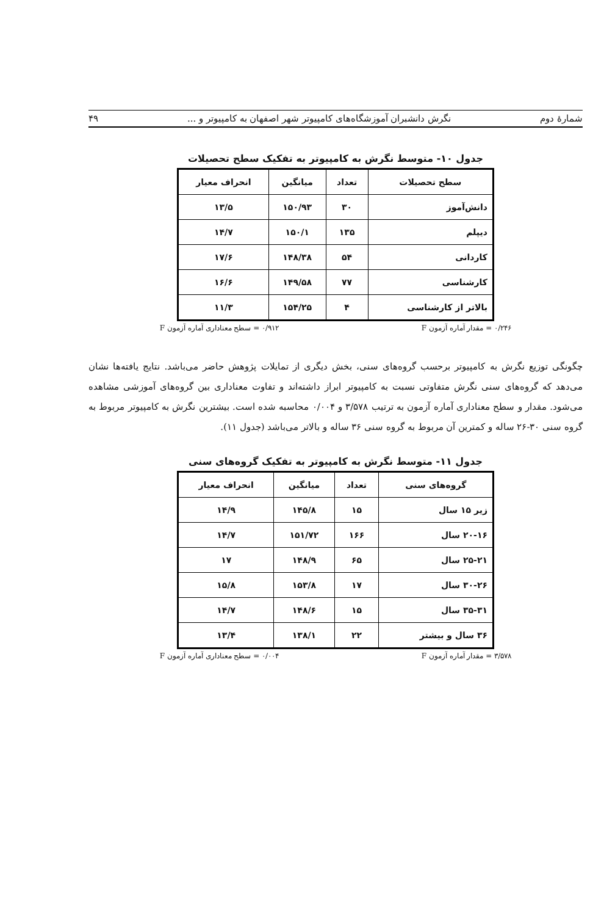شمارهٔ دوم نگرش دانشبران آموزشگاه‌های کامپیوتر شهر اصفهان به کامپیوتر و ... ۴۹
جدول ۱۰- متوسط نگرش به کامپیوتر به تفکیک سطح تحصیلات
| سطح تحصیلات | تعداد | میانگین | انحراف معیار |
| --- | --- | --- | --- |
| دانش‌آموز | ۳۰ | ۱۵۰/۹۳ | ۱۳/۵ |
| دیپلم | ۱۳۵ | ۱۵۰/۱ | ۱۴/۷ |
| کاردانی | ۵۴ | ۱۴۸/۳۸ | ۱۷/۶ |
| کارشناسی | ۷۷ | ۱۴۹/۵۸ | ۱۶/۶ |
| بالاتر از کارشناسی | ۴ | ۱۵۴/۲۵ | ۱۱/۳ |
۰/۲۴۶ = مقدار آماره آزمون F ۰/۹۱۲ = سطح معناداری آماره آزمون F
چگونگی توزیع نگرش به کامپیوتر برحسب گروه‌های سنی، بخش دیگری از تمایلات پژوهش حاضر می‌باشد. نتایج یافته‌ها نشان می‌دهد که گروه‌های سنی نگرش متفاوتی نسبت به کامپیوتر ابراز داشته‌اند و تفاوت معناداری بین گروه‌های آموزشی مشاهده می‌شود. مقدار و سطح معناداری آماره آزمون به ترتیب ۳/۵۷۸ و ۰/۰۰۴ محاسبه شده است. بیشترین نگرش به کامپیوتر مربوط به گروه سنی ۳۰-۲۶ ساله و کمترین آن مربوط به گروه سنی ۳۶ ساله و بالاتر می‌باشد (جدول ۱۱).
جدول ۱۱- متوسط نگرش به کامپیوتر به تفکیک گروه‌های سنی
| گروه‌های سنی | تعداد | میانگین | انحراف معیار |
| --- | --- | --- | --- |
| زیر ۱۵ سال | ۱۵ | ۱۴۵/۸ | ۱۴/۹ |
| ۲۰-۱۶ سال | ۱۶۶ | ۱۵۱/۷۲ | ۱۴/۷ |
| ۲۵-۲۱ سال | ۶۵ | ۱۴۸/۹ | ۱۷ |
| ۳۰-۲۶ سال | ۱۷ | ۱۵۳/۸ | ۱۵/۸ |
| ۳۵-۳۱ سال | ۱۵ | ۱۴۸/۶ | ۱۴/۷ |
| ۳۶ سال و بیشتر | ۲۲ | ۱۳۸/۱ | ۱۳/۴ |
۳/۵۷۸ = مقدار آماره آزمون F ۰/۰۰۴ = سطح معناداری آماره آزمون F